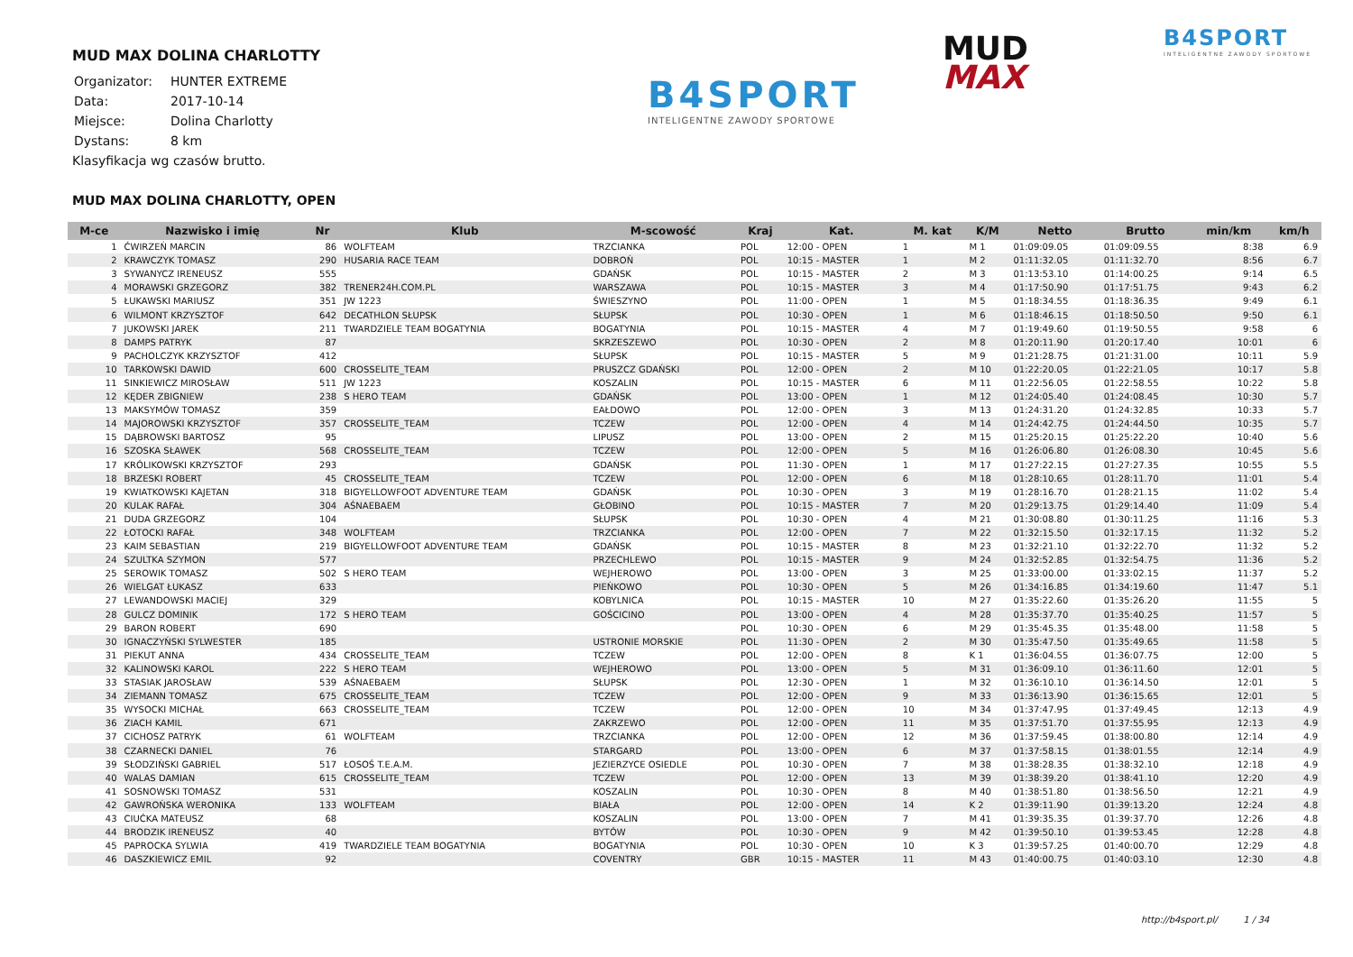MUD MAX DOLINA CHARLOTTY
| Organizator: | HUNTER EXTREME |
| Data: | 2017-10-14 |
| Miejsce: | Dolina Charlotty |
| Dystans: | 8 km |
Klasyfikacja wg czasów brutto.
B4SPORT
INTELIGENTNE ZAWODY SPORTOWE
MUD
MAX
B4SPORT
INTELIGENTNE ZAWODY SPORTOWE
MUD MAX DOLINA CHARLOTTY, OPEN
| M-ce | Nazwisko i imię | Nr | Klub | M-scowość | Kraj | Kat. | M. kat | K/M | Netto | Brutto | min/km | km/h |
| --- | --- | --- | --- | --- | --- | --- | --- | --- | --- | --- | --- | --- |
| 1 | ĆWIRZEŃ MARCIN | 86 | WOLFTEAM | TRZCIANKA | POL | 12:00 - OPEN | 1 | M 1 | 01:09:09.05 | 01:09:09.55 | 8:38 | 6.9 |
| 2 | KRAWCZYK TOMASZ | 290 | HUSARIA RACE TEAM | DOBROŃ | POL | 10:15 - MASTER | 1 | M 2 | 01:11:32.05 | 01:11:32.70 | 8:56 | 6.7 |
| 3 | SYWANYCZ IRENEUSZ | 555 | | GDAŃSK | POL | 10:15 - MASTER | 2 | M 3 | 01:13:53.10 | 01:14:00.25 | 9:14 | 6.5 |
| 4 | MORAWSKI GRZEGORZ | 382 | TRENER24H.COM.PL | WARSZAWA | POL | 10:15 - MASTER | 3 | M 4 | 01:17:50.90 | 01:17:51.75 | 9:43 | 6.2 |
| 5 | ŁUKAWSKI MARIUSZ | 351 | JW 1223 | ŚWIESZYNO | POL | 11:00 - OPEN | 1 | M 5 | 01:18:34.55 | 01:18:36.35 | 9:49 | 6.1 |
| 6 | WILMONT KRZYSZTOF | 642 | DECATHLON SŁUPSK | SŁUPSK | POL | 10:30 - OPEN | 1 | M 6 | 01:18:46.15 | 01:18:50.50 | 9:50 | 6.1 |
| 7 | JUKOWSKI JAREK | 211 | TWARDZIELE TEAM BOGATYNIA | BOGATYNIA | POL | 10:15 - MASTER | 4 | M 7 | 01:19:49.60 | 01:19:50.55 | 9:58 | 6 |
| 8 | DAMPS PATRYK | 87 | | SKRZESZEWO | POL | 10:30 - OPEN | 2 | M 8 | 01:20:11.90 | 01:20:17.40 | 10:01 | 6 |
| 9 | PACHOLCZYK KRZYSZTOF | 412 | | SŁUPSK | POL | 10:15 - MASTER | 5 | M 9 | 01:21:28.75 | 01:21:31.00 | 10:11 | 5.9 |
| 10 | TARKOWSKI DAWID | 600 | CROSSELITE_TEAM | PRUSZCZ GDAŃSKI | POL | 12:00 - OPEN | 2 | M 10 | 01:22:20.05 | 01:22:21.05 | 10:17 | 5.8 |
| 11 | SINKIEWICZ MIROSŁAW | 511 | JW 1223 | KOSZALIN | POL | 10:15 - MASTER | 6 | M 11 | 01:22:56.05 | 01:22:58.55 | 10:22 | 5.8 |
| 12 | KĘDER ZBIGNIEW | 238 | S HERO TEAM | GDAŃSK | POL | 13:00 - OPEN | 1 | M 12 | 01:24:05.40 | 01:24:08.45 | 10:30 | 5.7 |
| 13 | MAKSYMÓW TOMASZ | 359 | | EAŁDOWO | POL | 12:00 - OPEN | 3 | M 13 | 01:24:31.20 | 01:24:32.85 | 10:33 | 5.7 |
| 14 | MAJOROWSKI KRZYSZTOF | 357 | CROSSELITE_TEAM | TCZEW | POL | 12:00 - OPEN | 4 | M 14 | 01:24:42.75 | 01:24:44.50 | 10:35 | 5.7 |
| 15 | DĄBROWSKI BARTOSZ | 95 | | LIPUSZ | POL | 13:00 - OPEN | 2 | M 15 | 01:25:20.15 | 01:25:22.20 | 10:40 | 5.6 |
| 16 | SZOSKA SŁAWEK | 568 | CROSSELITE_TEAM | TCZEW | POL | 12:00 - OPEN | 5 | M 16 | 01:26:06.80 | 01:26:08.30 | 10:45 | 5.6 |
| 17 | KRÓLIKOWSKI KRZYSZTOF | 293 | | GDAŃSK | POL | 11:30 - OPEN | 1 | M 17 | 01:27:22.15 | 01:27:27.35 | 10:55 | 5.5 |
| 18 | BRZESKI ROBERT | 45 | CROSSELITE_TEAM | TCZEW | POL | 12:00 - OPEN | 6 | M 18 | 01:28:10.65 | 01:28:11.70 | 11:01 | 5.4 |
| 19 | KWIATKOWSKI KAJETAN | 318 | BIGYELLOWFOOT ADVENTURE TEAM | GDAŃSK | POL | 10:30 - OPEN | 3 | M 19 | 01:28:16.70 | 01:28:21.15 | 11:02 | 5.4 |
| 20 | KULAK RAFAŁ | 304 | AŚNAEBAEM | GŁOBINO | POL | 10:15 - MASTER | 7 | M 20 | 01:29:13.75 | 01:29:14.40 | 11:09 | 5.4 |
| 21 | DUDA GRZEGORZ | 104 | | SŁUPSK | POL | 10:30 - OPEN | 4 | M 21 | 01:30:08.80 | 01:30:11.25 | 11:16 | 5.3 |
| 22 | ŁOTOCKI RAFAŁ | 348 | WOLFTEAM | TRZCIANKA | POL | 12:00 - OPEN | 7 | M 22 | 01:32:15.50 | 01:32:17.15 | 11:32 | 5.2 |
| 23 | KAIM SEBASTIAN | 219 | BIGYELLOWFOOT ADVENTURE TEAM | GDAŃSK | POL | 10:15 - MASTER | 8 | M 23 | 01:32:21.10 | 01:32:22.70 | 11:32 | 5.2 |
| 24 | SZULTKA SZYMON | 577 | | PRZECHLEWO | POL | 10:15 - MASTER | 9 | M 24 | 01:32:52.85 | 01:32:54.75 | 11:36 | 5.2 |
| 25 | SEROWIK TOMASZ | 502 | S HERO TEAM | WEJHEROWO | POL | 13:00 - OPEN | 3 | M 25 | 01:33:00.00 | 01:33:02.15 | 11:37 | 5.2 |
| 26 | WIELGAT ŁUKASZ | 633 | | PIEŃKOWO | POL | 10:30 - OPEN | 5 | M 26 | 01:34:16.85 | 01:34:19.60 | 11:47 | 5.1 |
| 27 | LEWANDOWSKI MACIEJ | 329 | | KOBYLNICA | POL | 10:15 - MASTER | 10 | M 27 | 01:35:22.60 | 01:35:26.20 | 11:55 | 5 |
| 28 | GULCZ DOMINIK | 172 | S HERO TEAM | GOŚCICINO | POL | 13:00 - OPEN | 4 | M 28 | 01:35:37.70 | 01:35:40.25 | 11:57 | 5 |
| 29 | BARON ROBERT | 690 | | | POL | 10:30 - OPEN | 6 | M 29 | 01:35:45.35 | 01:35:48.00 | 11:58 | 5 |
| 30 | IGNACZYŃSKI SYLWESTER | 185 | | USTRONIE MORSKIE | POL | 11:30 - OPEN | 2 | M 30 | 01:35:47.50 | 01:35:49.65 | 11:58 | 5 |
| 31 | PIEKUT ANNA | 434 | CROSSELITE_TEAM | TCZEW | POL | 12:00 - OPEN | 8 | K 1 | 01:36:04.55 | 01:36:07.75 | 12:00 | 5 |
| 32 | KALINOWSKI KAROL | 222 | S HERO TEAM | WEJHEROWO | POL | 13:00 - OPEN | 5 | M 31 | 01:36:09.10 | 01:36:11.60 | 12:01 | 5 |
| 33 | STASIAK JAROSŁAW | 539 | AŚNAEBAEM | SŁUPSK | POL | 12:30 - OPEN | 1 | M 32 | 01:36:10.10 | 01:36:14.50 | 12:01 | 5 |
| 34 | ZIEMANN TOMASZ | 675 | CROSSELITE_TEAM | TCZEW | POL | 12:00 - OPEN | 9 | M 33 | 01:36:13.90 | 01:36:15.65 | 12:01 | 5 |
| 35 | WYSOCKI MICHAŁ | 663 | CROSSELITE_TEAM | TCZEW | POL | 12:00 - OPEN | 10 | M 34 | 01:37:47.95 | 01:37:49.45 | 12:13 | 4.9 |
| 36 | ZIACH KAMIL | 671 | | ZAKRZEWO | POL | 12:00 - OPEN | 11 | M 35 | 01:37:51.70 | 01:37:55.95 | 12:13 | 4.9 |
| 37 | CICHOSZ PATRYK | 61 | WOLFTEAM | TRZCIANKA | POL | 12:00 - OPEN | 12 | M 36 | 01:37:59.45 | 01:38:00.80 | 12:14 | 4.9 |
| 38 | CZARNECKI DANIEL | 76 | | STARGARD | POL | 13:00 - OPEN | 6 | M 37 | 01:37:58.15 | 01:38:01.55 | 12:14 | 4.9 |
| 39 | SŁODZIŃSKI GABRIEL | 517 | ŁOSOŚ T.E.A.M. | JEZIERZYCE OSIEDLE | POL | 10:30 - OPEN | 7 | M 38 | 01:38:28.35 | 01:38:32.10 | 12:18 | 4.9 |
| 40 | WALAS DAMIAN | 615 | CROSSELITE_TEAM | TCZEW | POL | 12:00 - OPEN | 13 | M 39 | 01:38:39.20 | 01:38:41.10 | 12:20 | 4.9 |
| 41 | SOSNOWSKI TOMASZ | 531 | | KOSZALIN | POL | 10:30 - OPEN | 8 | M 40 | 01:38:51.80 | 01:38:56.50 | 12:21 | 4.9 |
| 42 | GAWROŃSKA WERONIKA | 133 | WOLFTEAM | BIAŁA | POL | 12:00 - OPEN | 14 | K 2 | 01:39:11.90 | 01:39:13.20 | 12:24 | 4.8 |
| 43 | CIUĆKA MATEUSZ | 68 | | KOSZALIN | POL | 13:00 - OPEN | 7 | M 41 | 01:39:35.35 | 01:39:37.70 | 12:26 | 4.8 |
| 44 | BRODZIK IRENEUSZ | 40 | | BYTÓW | POL | 10:30 - OPEN | 9 | M 42 | 01:39:50.10 | 01:39:53.45 | 12:28 | 4.8 |
| 45 | PAPROCKA SYLWIA | 419 | TWARDZIELE TEAM BOGATYNIA | BOGATYNIA | POL | 10:30 - OPEN | 10 | K 3 | 01:39:57.25 | 01:40:00.70 | 12:29 | 4.8 |
| 46 | DASZKIEWICZ EMIL | 92 | | COVENTRY | GBR | 10:15 - MASTER | 11 | M 43 | 01:40:00.75 | 01:40:03.10 | 12:30 | 4.8 |
http://b4sport.pl/ 1 / 34